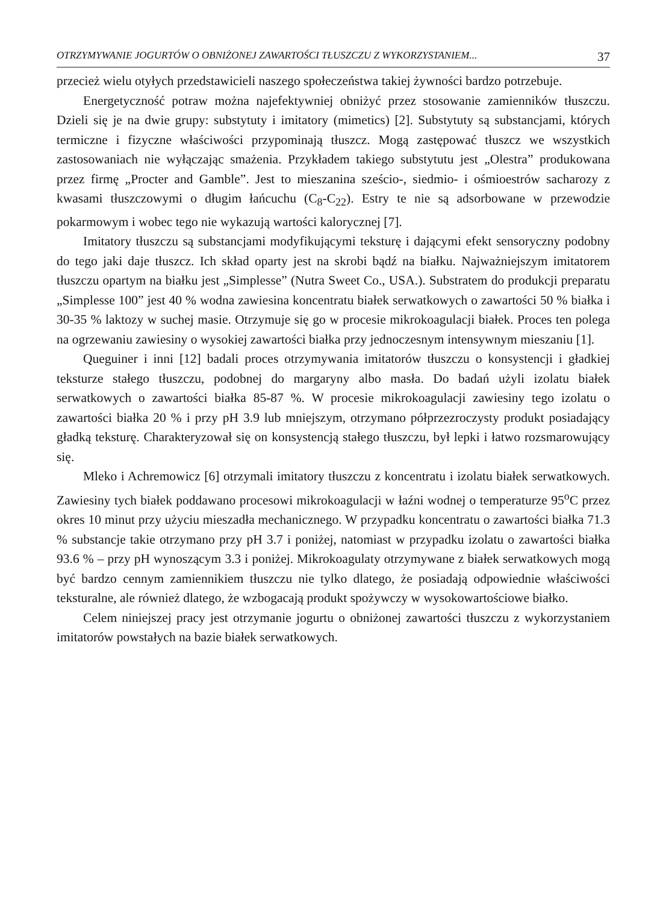OTRZYMYWANIE JOGURTÓW O OBNIŻONEJ ZAWARTOŚCI TŁUSZCZU Z WYKORZYSTANIEM... 37
przecież wielu otyłych przedstawicieli naszego społeczeństwa takiej żywności bardzo potrzebuje.
Energetyczność potraw można najefektywniej obniżyć przez stosowanie zamienników tłuszczu. Dzieli się je na dwie grupy: substytuty i imitatory (mimetics) [2]. Substytuty są substancjami, których termiczne i fizyczne właściwości przypominają tłuszcz. Mogą zastępować tłuszcz we wszystkich zastosowaniach nie wyłączając smażenia. Przykładem takiego substytutu jest „Olestra” produkowana przez firmę „Procter and Gamble”. Jest to mieszanina sześcio-, siedmio- i ośmioestrów sacharozy z kwasami tłuszczowymi o długim łańcuchu (C<sub>8</sub>-C<sub>22</sub>). Estry te nie są adsorbowane w przewodzie pokarmowym i wobec tego nie wykazują wartości kalorycznej [7].
Imitatory tłuszczu są substancjami modyfikującymi teksturę i dającymi efekt sensoryczny podobny do tego jaki daje tłuszcz. Ich skład oparty jest na skrobi bądź na białku. Najważniejszym imitatorem tłuszczu opartym na białku jest „Simplesse” (Nutra Sweet Co., USA.). Substratem do produkcji preparatu „Simplesse 100” jest 40 % wodna zawiesina koncentratu białek serwatkowych o zawartości 50 % białka i 30-35 % laktozy w suchej masie. Otrzymuje się go w procesie mikrokoagulacji białek. Proces ten polega na ogrzewaniu zawiesiny o wysokiej zawartości białka przy jednoczesnym intensywnym mieszaniu [1].
Queguiner i inni [12] badali proces otrzymywania imitatorów tłuszczu o konsystencji i gładkiej teksturze stałego tłuszczu, podobnej do margaryny albo masła. Do badań użyli izolatu białek serwatkowych o zawartości białka 85-87 %. W procesie mikrokoagulacji zawiesiny tego izolatu o zawartości białka 20 % i przy pH 3.9 lub mniejszym, otrzymano półprzezroczysty produkt posiadający gładką teksturę. Charakteryzował się on konsystencją stałego tłuszczu, był lepki i łatwo rozsmarowujący się.
Mleko i Achremowicz [6] otrzymali imitatory tłuszczu z koncentratu i izolatu białek serwatkowych. Zawiesiny tych białek poddawano procesowi mikrokoagulacji w łaźni wodnej o temperaturze 95<sup>o</sup>C przez okres 10 minut przy użyciu mieszadła mechanicznego. W przypadku koncentratu o zawartości białka 71.3 % substancje takie otrzymano przy pH 3.7 i poniżej, natomiast w przypadku izolatu o zawartości białka 93.6 % – przy pH wynoszącym 3.3 i poniżej. Mikrokoagulaty otrzymywane z białek serwatkowych mogą być bardzo cennym zamiennikiem tłuszczu nie tylko dlatego, że posiadają odpowiednie właściwości teksturalne, ale również dlatego, że wzbogacają produkt spożywczy w wysokowartościowe białko.
Celem niniejszej pracy jest otrzymanie jogurtu o obniżonej zawartości tłuszczu z wykorzystaniem imitatorów powstałych na bazie białek serwatkowych.